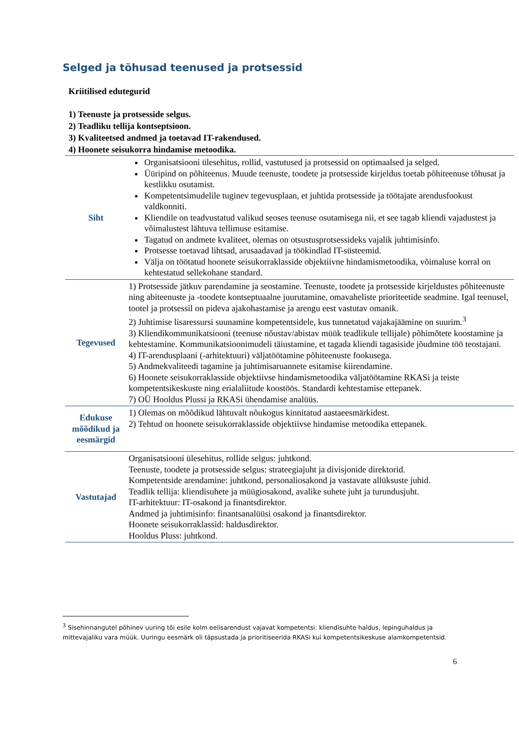Selged ja tõhusad teenused ja protsessid
Kriitilised edutegurid
1) Teenuste ja protsesside selgus.
2) Teadliku tellija kontseptsioon.
3) Kvaliteetsed andmed ja toetavad IT-rakendused.
4) Hoonete seisukorra hindamise metoodika.
| Siht | Organisatsiooni ülesehitus, rollid, vastutused ja protsessid on optimaalsed ja selged. Üüripind on põhiteenus. Muude teenuste, toodete ja protsesside kirjeldus toetab põhiteenuse tõhusat ja kestlikku osutamist. Kompetentsimudelile tuginev tegevusplaan, et juhtida protsesside ja töötajate arendusfookust valdkonniti. Kliendile on teadvustatud valikud seoses teenuse osutamisega nii, et see tagab kliendi vajadustest ja võimalustest lähtuva tellimuse esitamise. Tagatud on andmete kvaliteet, olemas on otsustusprotsessideks vajalik juhtimisinfo. Protsesse toetavad lihtsad, arusaadavad ja töökindlad IT-süsteemid. Välja on töötatud hoonete seisukorraklasside objektiivne hindamismetoodika, võimaluse korral on kehtestatud sellekohane standard. |
| Tegevused | 1) Protsesside jätkuv parendamine ja seostamine. Teenuste, toodete ja protsesside kirjeldustes põhiteenuste ning abiteenuste ja -toodete kontseptuaalne juurutamine, omavaheliste prioriteetide seadmine. Igal teenusel, tootel ja protsessil on pideva ajakohastamise ja arengu eest vastutav omanik. 2) Juhtimise lisaressursi suunamine kompetentsidele, kus tunnetatud vajakajäämine on suurim.<sup>3</sup> 3) Kliendikommunikatsiooni (teenuse nõustav/abistav müük teadlikule tellijale) põhimõtete koostamine ja kehtestamine. Kommunikatsioonimudeli täiustamine, et tagada kliendi tagasiside jõudmine töö teostajani. 4) IT-arendusplaani (-arhitektuuri) väljatöötamine põhiteenuste fookusega. 5) Andmekvaliteedi tagamine ja juhtimisaruannete esitamise kiirendamine. 6) Hoonete seisukorraklasside objektiivse hindamismetoodika väljatöötamine RKASi ja teiste kompetentsikeskuste ning erialaliitude koostöös. Standardi kehtestamise ettepanek. 7) OÜ Hooldus Plussi ja RKASi ühendamise analüüs. |
| Edukuse mõõdikud ja eesmärgid | 1) Olemas on mõõdikud lähtuvalt nõukogus kinnitatud aastaeesmärkidest. 2) Tehtud on hoonete seisukorraklasside objektiivse hindamise metoodika ettepanek. |
| Vastutajad | Organisatsiooni ülesehitus, rollide selgus: juhtkond. Teenuste, toodete ja protsesside selgus: strateegiajuht ja divisjonide direktorid. Kompetentside arendamine: juhtkond, personaliosakond ja vastavate allüksuste juhid. Teadlik tellija: kliendisuhete ja müügiosakond, avalike suhete juht ja turundusjuht. IT-arhitektuur: IT-osakond ja finantsdirektor. Andmed ja juhtimisinfo: finantsanalüüsi osakond ja finantsdirektor. Hoonete seisukorraklassid: haldusdirektor. Hooldus Pluss: juhtkond. |
<sup>3</sup> Sisehinnangutel põhinev uuring tõi esile kolm eelisarendust vajavat kompetentsi: kliendisuhte haldus, lepinguhaldus ja mittevajaliku vara müük. Uuringu eesmärk oli täpsustada ja prioritiseerida RKASi kui kompetentsikeskuse alamkompetentsid.
6